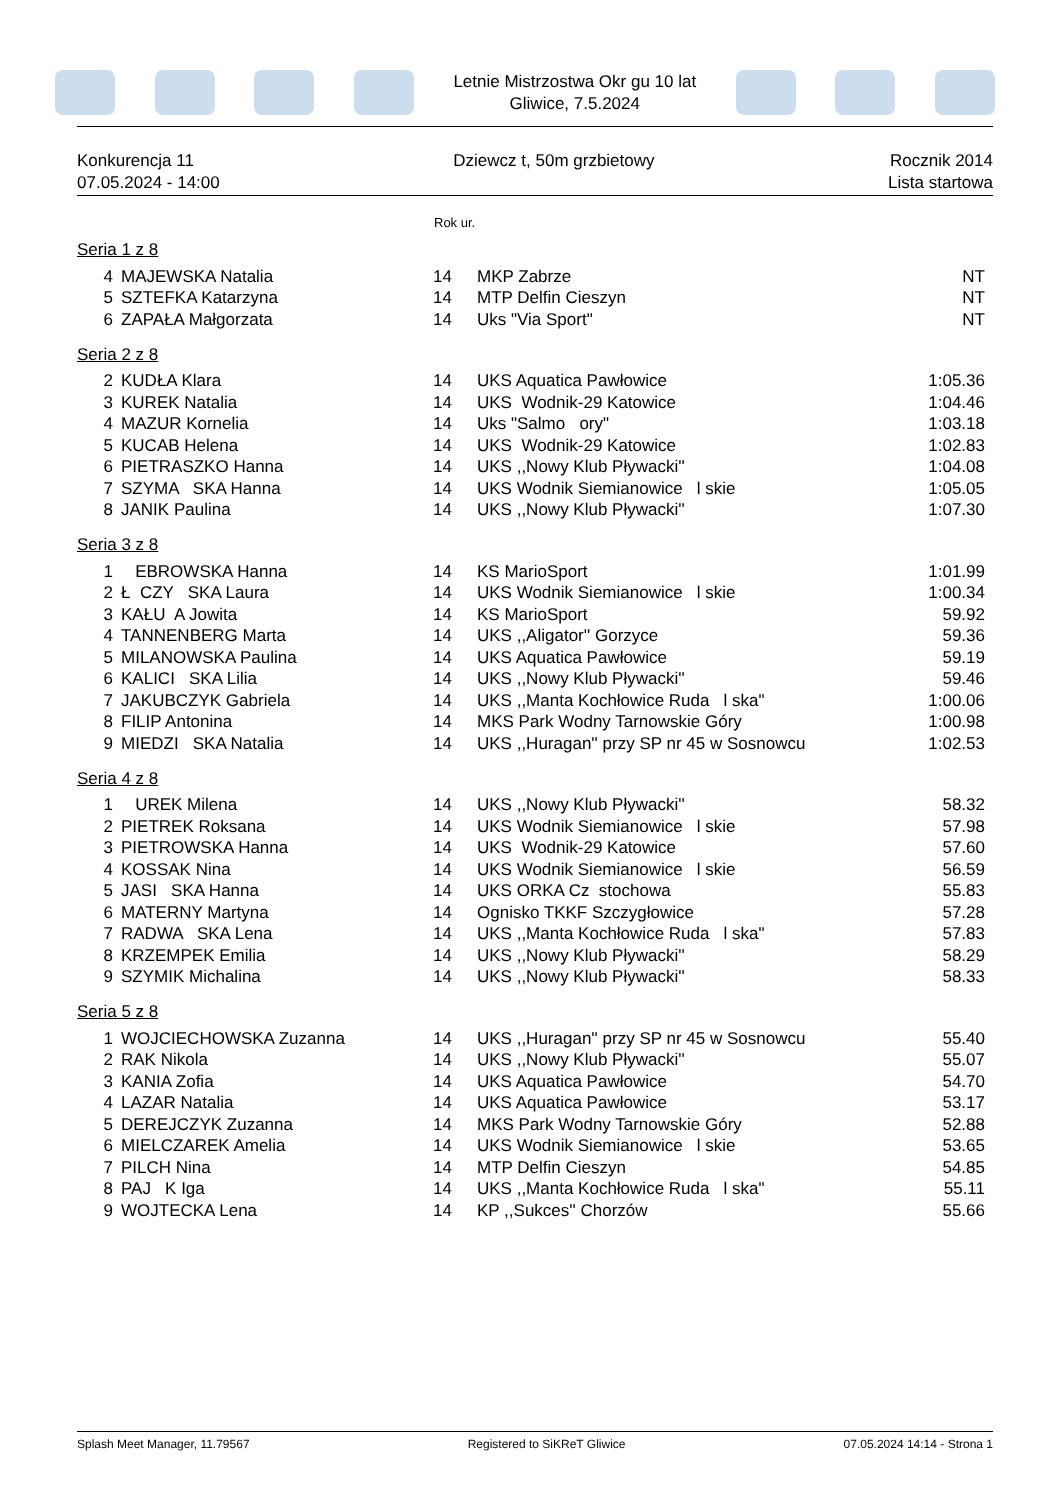Letnie Mistrzostwa Okr gu 10 lat
Gliwice, 7.5.2024
Konkurencja 11
07.05.2024 - 14:00
Dziewcz t, 50m grzbietowy Rocznik 2014
Lista startowa
Rok ur.
Seria 1 z 8
| 4 | MAJEWSKA Natalia | 14 | MKP Zabrze | NT |
| 5 | SZTEFKA Katarzyna | 14 | MTP Delfin Cieszyn | NT |
| 6 | ZAPAŁA Małgorzata | 14 | Uks "Via Sport" | NT |
Seria 2 z 8
| 2 | KUDŁA Klara | 14 | UKS Aquatica Pawłowice | 1:05.36 |
| 3 | KUREK Natalia | 14 | UKS Wodnik-29 Katowice | 1:04.46 |
| 4 | MAZUR Kornelia | 14 | Uks "Salmo ory" | 1:03.18 |
| 5 | KUCAB Helena | 14 | UKS Wodnik-29 Katowice | 1:02.83 |
| 6 | PIETRASZKO Hanna | 14 | UKS ,,Nowy Klub Pływacki'' | 1:04.08 |
| 7 | SZYMA SKA Hanna | 14 | UKS Wodnik Siemianowice l skie | 1:05.05 |
| 8 | JANIK Paulina | 14 | UKS ,,Nowy Klub Pływacki'' | 1:07.30 |
Seria 3 z 8
| 1 | EBROWSKA Hanna | 14 | KS MarioSport | 1:01.99 |
| 2 | Ł CZY SKA Laura | 14 | UKS Wodnik Siemianowice l skie | 1:00.34 |
| 3 | KAŁU A Jowita | 14 | KS MarioSport | 59.92 |
| 4 | TANNENBERG Marta | 14 | UKS ,,Aligator'' Gorzyce | 59.36 |
| 5 | MILANOWSKA Paulina | 14 | UKS Aquatica Pawłowice | 59.19 |
| 6 | KALICI SKA Lilia | 14 | UKS ,,Nowy Klub Pływacki'' | 59.46 |
| 7 | JAKUBCZYK Gabriela | 14 | UKS ,,Manta Kochłowice Ruda l ska" | 1:00.06 |
| 8 | FILIP Antonina | 14 | MKS Park Wodny Tarnowskie Góry | 1:00.98 |
| 9 | MIEDZI SKA Natalia | 14 | UKS ,,Huragan'' przy SP nr 45 w Sosnowcu | 1:02.53 |
Seria 4 z 8
| 1 | UREK Milena | 14 | UKS ,,Nowy Klub Pływacki'' | 58.32 |
| 2 | PIETREK Roksana | 14 | UKS Wodnik Siemianowice l skie | 57.98 |
| 3 | PIETROWSKA Hanna | 14 | UKS Wodnik-29 Katowice | 57.60 |
| 4 | KOSSAK Nina | 14 | UKS Wodnik Siemianowice l skie | 56.59 |
| 5 | JASI SKA Hanna | 14 | UKS ORKA Cz stochowa | 55.83 |
| 6 | MATERNY Martyna | 14 | Ognisko TKKF Szczygłowice | 57.28 |
| 7 | RADWA SKA Lena | 14 | UKS ,,Manta Kochłowice Ruda l ska" | 57.83 |
| 8 | KRZEMPEK Emilia | 14 | UKS ,,Nowy Klub Pływacki'' | 58.29 |
| 9 | SZYMIK Michalina | 14 | UKS ,,Nowy Klub Pływacki'' | 58.33 |
Seria 5 z 8
| 1 | WOJCIECHOWSKA Zuzanna | 14 | UKS ,,Huragan'' przy SP nr 45 w Sosnowcu | 55.40 |
| 2 | RAK Nikola | 14 | UKS ,,Nowy Klub Pływacki'' | 55.07 |
| 3 | KANIA Zofia | 14 | UKS Aquatica Pawłowice | 54.70 |
| 4 | LAZAR Natalia | 14 | UKS Aquatica Pawłowice | 53.17 |
| 5 | DEREJCZYK Zuzanna | 14 | MKS Park Wodny Tarnowskie Góry | 52.88 |
| 6 | MIELCZAREK Amelia | 14 | UKS Wodnik Siemianowice l skie | 53.65 |
| 7 | PILCH Nina | 14 | MTP Delfin Cieszyn | 54.85 |
| 8 | PAJ K Iga | 14 | UKS ,,Manta Kochłowice Ruda l ska" | 55.11 |
| 9 | WOJTECKA Lena | 14 | KP ,,Sukces'' Chorzów | 55.66 |
Splash Meet Manager, 11.79567 Registered to SiKReT Gliwice 07.05.2024 14:14 - Strona 1